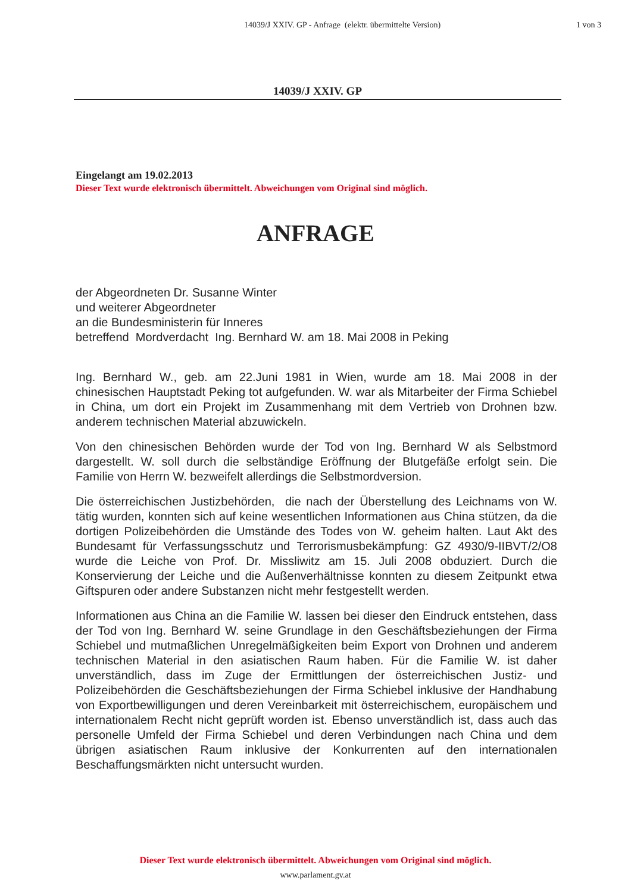14039/J XXIV. GP - Anfrage (elektr. übermittelte Version)
1 von 3
14039/J XXIV. GP
Eingelangt am 19.02.2013
Dieser Text wurde elektronisch übermittelt. Abweichungen vom Original sind möglich.
ANFRAGE
der Abgeordneten Dr. Susanne Winter
und weiterer Abgeordneter
an die Bundesministerin für Inneres
betreffend Mordverdacht Ing. Bernhard W. am 18. Mai 2008 in Peking
Ing. Bernhard W., geb. am 22.Juni 1981 in Wien, wurde am 18. Mai 2008 in der chinesischen Hauptstadt Peking tot aufgefunden. W. war als Mitarbeiter der Firma Schiebel in China, um dort ein Projekt im Zusammenhang mit dem Vertrieb von Drohnen bzw. anderem technischen Material abzuwickeln.
Von den chinesischen Behörden wurde der Tod von Ing. Bernhard W als Selbstmord dargestellt. W. soll durch die selbständige Eröffnung der Blutgefäße erfolgt sein. Die Familie von Herrn W. bezweifelt allerdings die Selbstmordversion.
Die österreichischen Justizbehörden, die nach der Überstellung des Leichnams von W. tätig wurden, konnten sich auf keine wesentlichen Informationen aus China stützen, da die dortigen Polizeibehörden die Umstände des Todes von W. geheim halten. Laut Akt des Bundesamt für Verfassungsschutz und Terrorismusbekämpfung: GZ 4930/9-IIBVT/2/O8 wurde die Leiche von Prof. Dr. Missliwitz am 15. Juli 2008 obduziert. Durch die Konservierung der Leiche und die Außenverhältnisse konnten zu diesem Zeitpunkt etwa Giftspuren oder andere Substanzen nicht mehr festgestellt werden.
Informationen aus China an die Familie W. lassen bei dieser den Eindruck entstehen, dass der Tod von Ing. Bernhard W. seine Grundlage in den Geschäftsbeziehungen der Firma Schiebel und mutmaßlichen Unregelmäßigkeiten beim Export von Drohnen und anderem technischen Material in den asiatischen Raum haben. Für die Familie W. ist daher unverständlich, dass im Zuge der Ermittlungen der österreichischen Justiz- und Polizeibehörden die Geschäftsbeziehungen der Firma Schiebel inklusive der Handhabung von Exportbewilligungen und deren Vereinbarkeit mit österreichischem, europäischem und internationalem Recht nicht geprüft worden ist. Ebenso unverständlich ist, dass auch das personelle Umfeld der Firma Schiebel und deren Verbindungen nach China und dem übrigen asiatischen Raum inklusive der Konkurrenten auf den internationalen Beschaffungsmärkten nicht untersucht wurden.
Dieser Text wurde elektronisch übermittelt. Abweichungen vom Original sind möglich.
www.parlament.gv.at